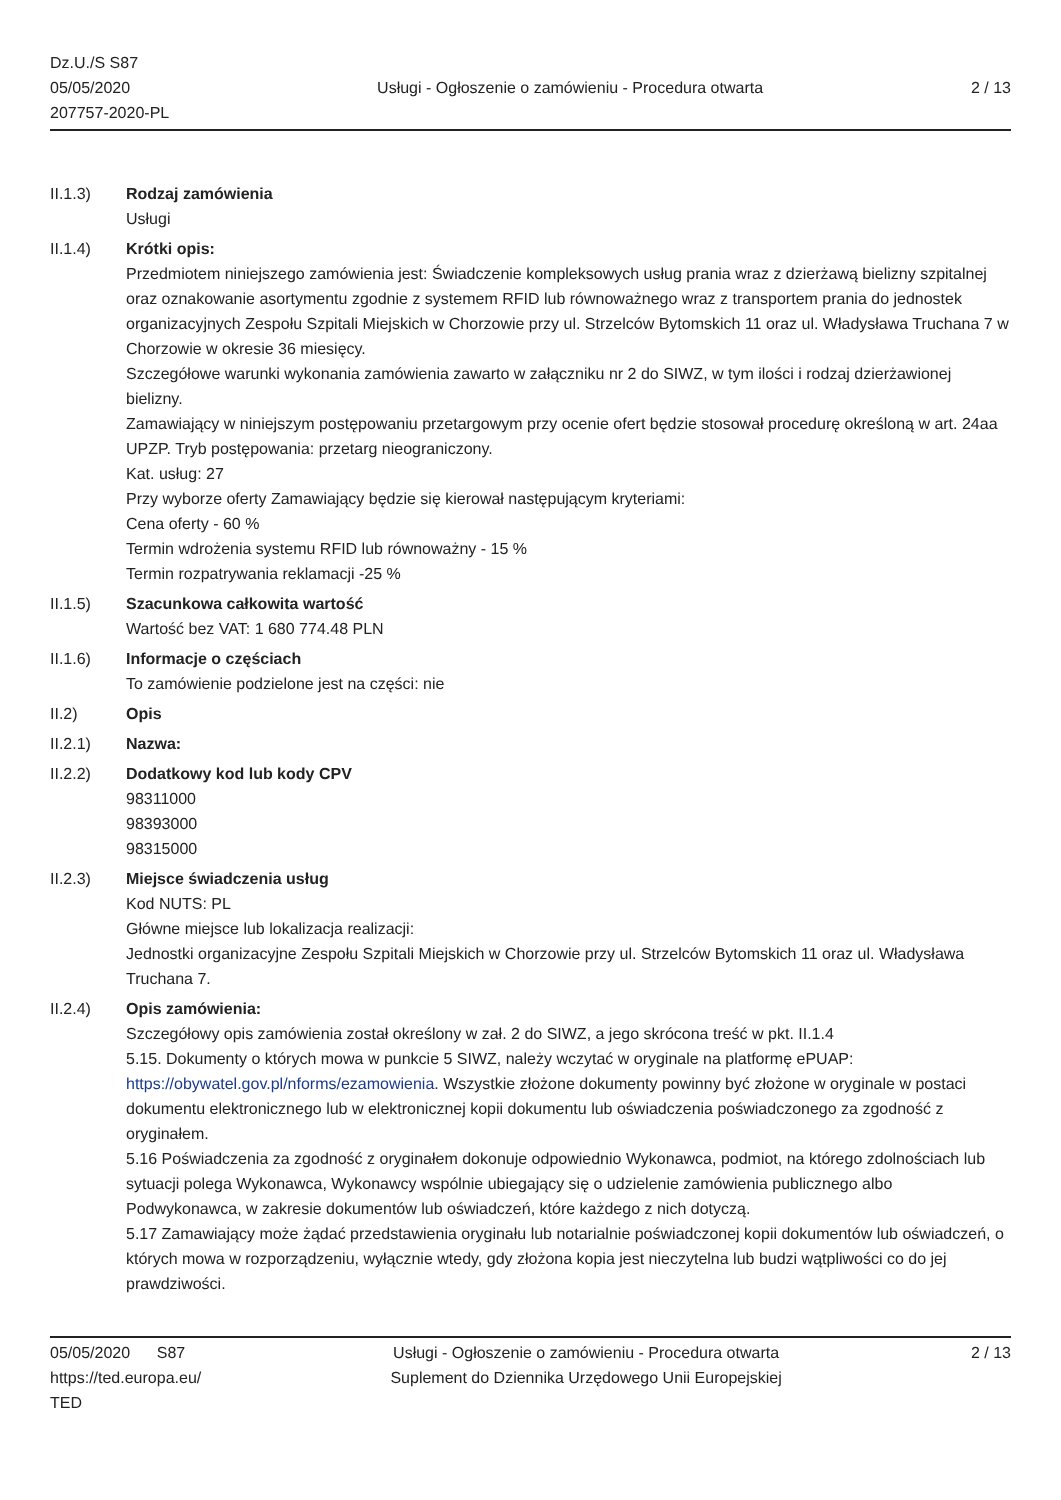Dz.U./S S87
05/05/2020
207757-2020-PL
Usługi - Ogłoszenie o zamówieniu - Procedura otwarta
2 / 13
II.1.3) Rodzaj zamówienia
Usługi
II.1.4) Krótki opis:
Przedmiotem niniejszego zamówienia jest: Świadczenie kompleksowych usług prania wraz z dzierżawą bielizny szpitalnej oraz oznakowanie asortymentu zgodnie z systemem RFID lub równoważnego wraz z transportem prania do jednostek organizacyjnych Zespołu Szpitali Miejskich w Chorzowie przy ul. Strzelców Bytomskich 11 oraz ul. Władysława Truchana 7 w Chorzowie w okresie 36 miesięcy.
Szczegółowe warunki wykonania zamówienia zawarto w załączniku nr 2 do SIWZ, w tym ilości i rodzaj dzierżawionej bielizny.
Zamawiający w niniejszym postępowaniu przetargowym przy ocenie ofert będzie stosował procedurę określoną w art. 24aa UPZP. Tryb postępowania: przetarg nieograniczony.
Kat. usług: 27
Przy wyborze oferty Zamawiający będzie się kierował następującym kryteriami:
Cena oferty - 60 %
Termin wdrożenia systemu RFID lub równoważny - 15 %
Termin rozpatrywania reklamacji -25 %
II.1.5) Szacunkowa całkowita wartość
Wartość bez VAT: 1 680 774.48 PLN
II.1.6) Informacje o częściach
To zamówienie podzielone jest na części: nie
II.2) Opis
II.2.1) Nazwa:
II.2.2) Dodatkowy kod lub kody CPV
98311000
98393000
98315000
II.2.3) Miejsce świadczenia usług
Kod NUTS: PL
Główne miejsce lub lokalizacja realizacji:
Jednostki organizacyjne Zespołu Szpitali Miejskich w Chorzowie przy ul. Strzelców Bytomskich 11 oraz ul. Władysława Truchana 7.
II.2.4) Opis zamówienia:
Szczegółowy opis zamówienia został określony w zał. 2 do SIWZ, a jego skrócona treść w pkt. II.1.4
5.15. Dokumenty o których mowa w punkcie 5 SIWZ, należy wczytać w oryginale na platformę ePUAP: https://obywatel.gov.pl/nforms/ezamowienia. Wszystkie złożone dokumenty powinny być złożone w oryginale w postaci dokumentu elektronicznego lub w elektronicznej kopii dokumentu lub oświadczenia poświadczonego za zgodność z oryginałem.
5.16 Poświadczenia za zgodność z oryginałem dokonuje odpowiednio Wykonawca, podmiot, na którego zdolnościach lub sytuacji polega Wykonawca, Wykonawcy wspólnie ubiegający się o udzielenie zamówienia publicznego albo Podwykonawca, w zakresie dokumentów lub oświadczeń, które każdego z nich dotyczą.
5.17 Zamawiający może żądać przedstawienia oryginału lub notarialnie poświadczonej kopii dokumentów lub oświadczeń, o których mowa w rozporządzeniu, wyłącznie wtedy, gdy złożona kopia jest nieczytelna lub budzi wątpliwości co do jej prawdziwości.
05/05/2020 S87
https://ted.europa.eu/
TED
Usługi - Ogłoszenie o zamówieniu - Procedura otwarta
Suplement do Dziennika Urzędowego Unii Europejskiej
2 / 13